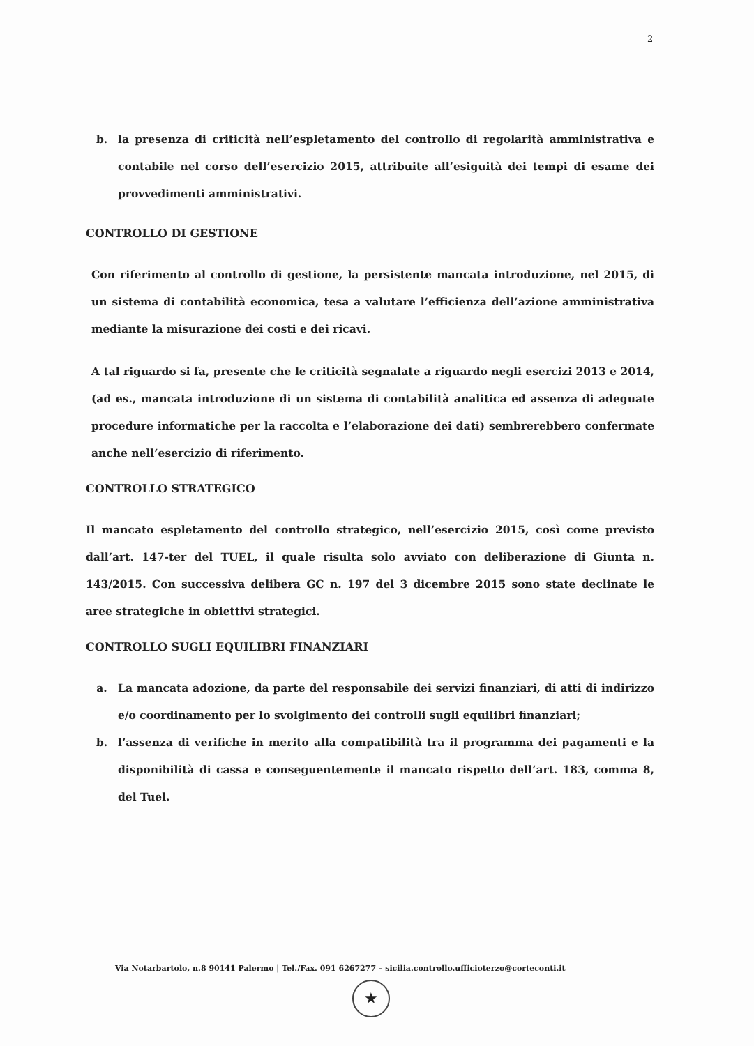2
b. la presenza di criticità nell’espletamento del controllo di regolarità amministrativa e contabile nel corso dell’esercizio 2015, attribuite all’esiguità dei tempi di esame dei provvedimenti amministrativi.
CONTROLLO DI GESTIONE
Con riferimento al controllo di gestione, la persistente mancata introduzione, nel 2015, di un sistema di contabilità economica, tesa a valutare l’efficienza dell’azione amministrativa mediante la misurazione dei costi e dei ricavi.
A tal riguardo si fa, presente che le criticità segnalate a riguardo negli esercizi 2013 e 2014, (ad es., mancata introduzione di un sistema di contabilità analitica ed assenza di adeguate procedure informatiche per la raccolta e l’elaborazione dei dati) sembrerebbero confermate anche nell’esercizio di riferimento.
CONTROLLO STRATEGICO
Il mancato espletamento del controllo strategico, nell’esercizio 2015, così come previsto dall’art. 147-ter del TUEL, il quale risulta solo avviato con deliberazione di Giunta n. 143/2015. Con successiva delibera GC n. 197 del 3 dicembre 2015 sono state declinate le aree strategiche in obiettivi strategici.
CONTROLLO SUGLI EQUILIBRI FINANZIARI
a. La mancata adozione, da parte del responsabile dei servizi finanziari, di atti di indirizzo e/o coordinamento per lo svolgimento dei controlli sugli equilibri finanziari;
b. l’assenza di verifiche in merito alla compatibilità tra il programma dei pagamenti e la disponibilità di cassa e conseguentemente il mancato rispetto dell’art. 183, comma 8, del Tuel.
Via Notarbartolo, n.8 90141 Palermo | Tel./Fax. 091 6267277 – sicilia.controllo.ufficioterzo@corteconti.it
★